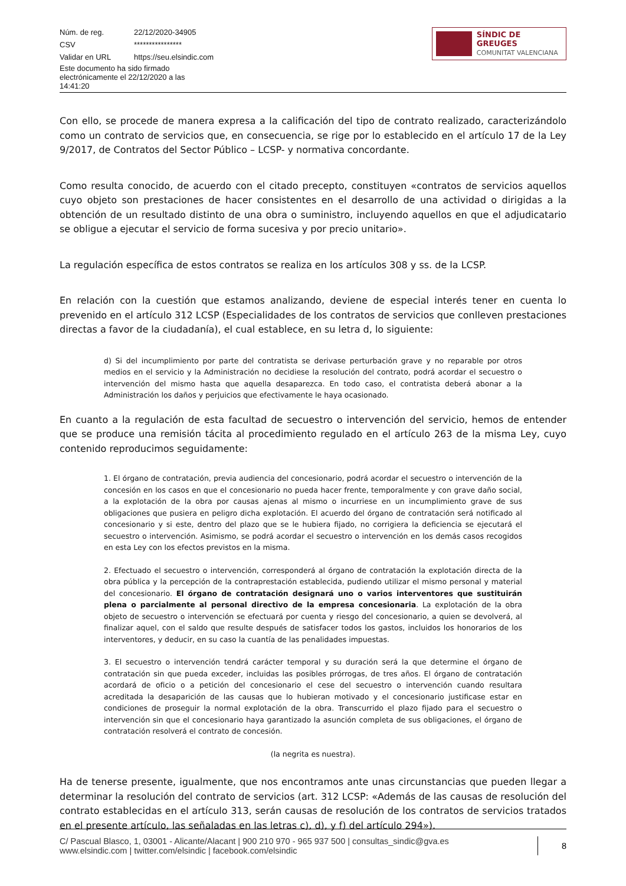| Núm. de reg. | 22/12/2020-34905 |
| CSV | **************** |
| Validar en URL | https://seu.elsindic.com |
| Este documento ha sido firmado electrónicamente el 22/12/2020 a las 14:41:20 | |
SÍNDIC DE GREUGES
COMUNITAT VALENCIANA
Con ello, se procede de manera expresa a la calificación del tipo de contrato realizado, caracterizándolo como un contrato de servicios que, en consecuencia, se rige por lo establecido en el artículo 17 de la Ley 9/2017, de Contratos del Sector Público – LCSP- y normativa concordante.
Como resulta conocido, de acuerdo con el citado precepto, constituyen «contratos de servicios aquellos cuyo objeto son prestaciones de hacer consistentes en el desarrollo de una actividad o dirigidas a la obtención de un resultado distinto de una obra o suministro, incluyendo aquellos en que el adjudicatario se obligue a ejecutar el servicio de forma sucesiva y por precio unitario».
La regulación específica de estos contratos se realiza en los artículos 308 y ss. de la LCSP.
En relación con la cuestión que estamos analizando, deviene de especial interés tener en cuenta lo prevenido en el artículo 312 LCSP (Especialidades de los contratos de servicios que conlleven prestaciones directas a favor de la ciudadanía), el cual establece, en su letra d, lo siguiente:
d) Si del incumplimiento por parte del contratista se derivase perturbación grave y no reparable por otros medios en el servicio y la Administración no decidiese la resolución del contrato, podrá acordar el secuestro o intervención del mismo hasta que aquella desaparezca. En todo caso, el contratista deberá abonar a la Administración los daños y perjuicios que efectivamente le haya ocasionado.
En cuanto a la regulación de esta facultad de secuestro o intervención del servicio, hemos de entender que se produce una remisión tácita al procedimiento regulado en el artículo 263 de la misma Ley, cuyo contenido reproducimos seguidamente:
1. El órgano de contratación, previa audiencia del concesionario, podrá acordar el secuestro o intervención de la concesión en los casos en que el concesionario no pueda hacer frente, temporalmente y con grave daño social, a la explotación de la obra por causas ajenas al mismo o incurriese en un incumplimiento grave de sus obligaciones que pusiera en peligro dicha explotación. El acuerdo del órgano de contratación será notificado al concesionario y si este, dentro del plazo que se le hubiera fijado, no corrigiera la deficiencia se ejecutará el secuestro o intervención. Asimismo, se podrá acordar el secuestro o intervención en los demás casos recogidos en esta Ley con los efectos previstos en la misma.
2. Efectuado el secuestro o intervención, corresponderá al órgano de contratación la explotación directa de la obra pública y la percepción de la contraprestación establecida, pudiendo utilizar el mismo personal y material del concesionario. El órgano de contratación designará uno o varios interventores que sustituirán plena o parcialmente al personal directivo de la empresa concesionaria. La explotación de la obra objeto de secuestro o intervención se efectuará por cuenta y riesgo del concesionario, a quien se devolverá, al finalizar aquel, con el saldo que resulte después de satisfacer todos los gastos, incluidos los honorarios de los interventores, y deducir, en su caso la cuantía de las penalidades impuestas.
3. El secuestro o intervención tendrá carácter temporal y su duración será la que determine el órgano de contratación sin que pueda exceder, incluidas las posibles prórrogas, de tres años. El órgano de contratación acordará de oficio o a petición del concesionario el cese del secuestro o intervención cuando resultara acreditada la desaparición de las causas que lo hubieran motivado y el concesionario justificase estar en condiciones de proseguir la normal explotación de la obra. Transcurrido el plazo fijado para el secuestro o intervención sin que el concesionario haya garantizado la asunción completa de sus obligaciones, el órgano de contratación resolverá el contrato de concesión.
(la negrita es nuestra).
Ha de tenerse presente, igualmente, que nos encontramos ante unas circunstancias que pueden llegar a determinar la resolución del contrato de servicios (art. 312 LCSP: «Además de las causas de resolución del contrato establecidas en el artículo 313, serán causas de resolución de los contratos de servicios tratados en el presente artículo, las señaladas en las letras c), d), y f) del artículo 294»).
C/ Pascual Blasco, 1, 03001 - Alicante/Alacant | 900 210 970 - 965 937 500 | consultas_sindic@gva.es
www.elsindic.com | twitter.com/elsindic | facebook.com/elsindic
8